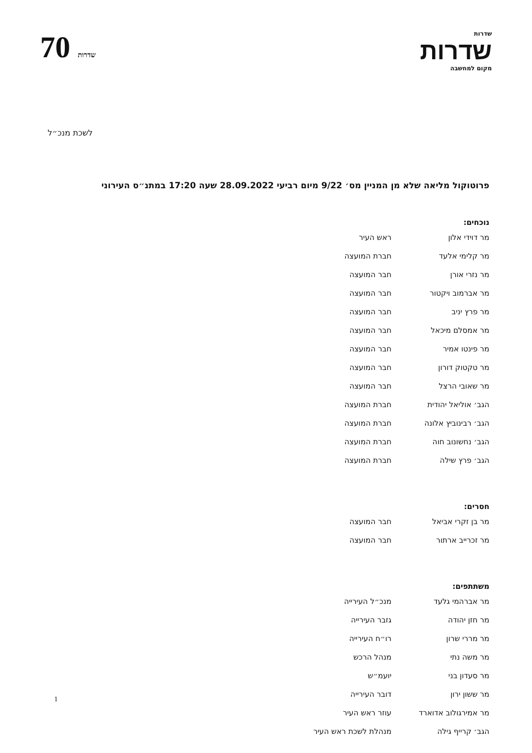שדרות
שדרות
מקום למחשבה
70 שדרות
לשכת מנכ״ל
פרוטוקול מליאה שלא מן המניין מס׳ 9/22 מיום רביעי 28.09.2022 שעה 17:20 במתנ״ס העירוני
נוכחים:
| מר דוידי אלון | ראש העיר |
| מר קלימי אלעד | חברת המועצה |
| מר נזרי אורן | חבר המועצה |
| מר אברמוב ויקטור | חבר המועצה |
| מר פרץ יניב | חבר המועצה |
| מר אמסלם מיכאל | חבר המועצה |
| מר פינטו אמיר | חבר המועצה |
| מר טקטוק דורון | חבר המועצה |
| מר שאובי הרצל | חבר המועצה |
| הגב׳ אוליאל יהודית | חברת המועצה |
| הגב׳ רבינוביץ אלונה | חברת המועצה |
| הגב׳ נחשונוב חוה | חברת המועצה |
| הגב׳ פרץ שילה | חברת המועצה |
חסרים:
| מר בן זקרי אביאל | חבר המועצה |
| מר זכרייב ארתור | חבר המועצה |
משתתפים:
| מר אברהמי גלעד | מנכ״ל העירייה |
| מר חזן יהודה | גזבר העירייה |
| מר מררי שרון | רו״ח העירייה |
| מר משה נתי | מנהל הרכש |
| מר סעדון בני | יועמ״ש |
| מר ששון ירון | דובר העירייה |
| מר אמירגולוב אדוארד | עוזר ראש העיר |
| הגב׳ קרייף גילה | מנהלת לשכת ראש העיר |
1